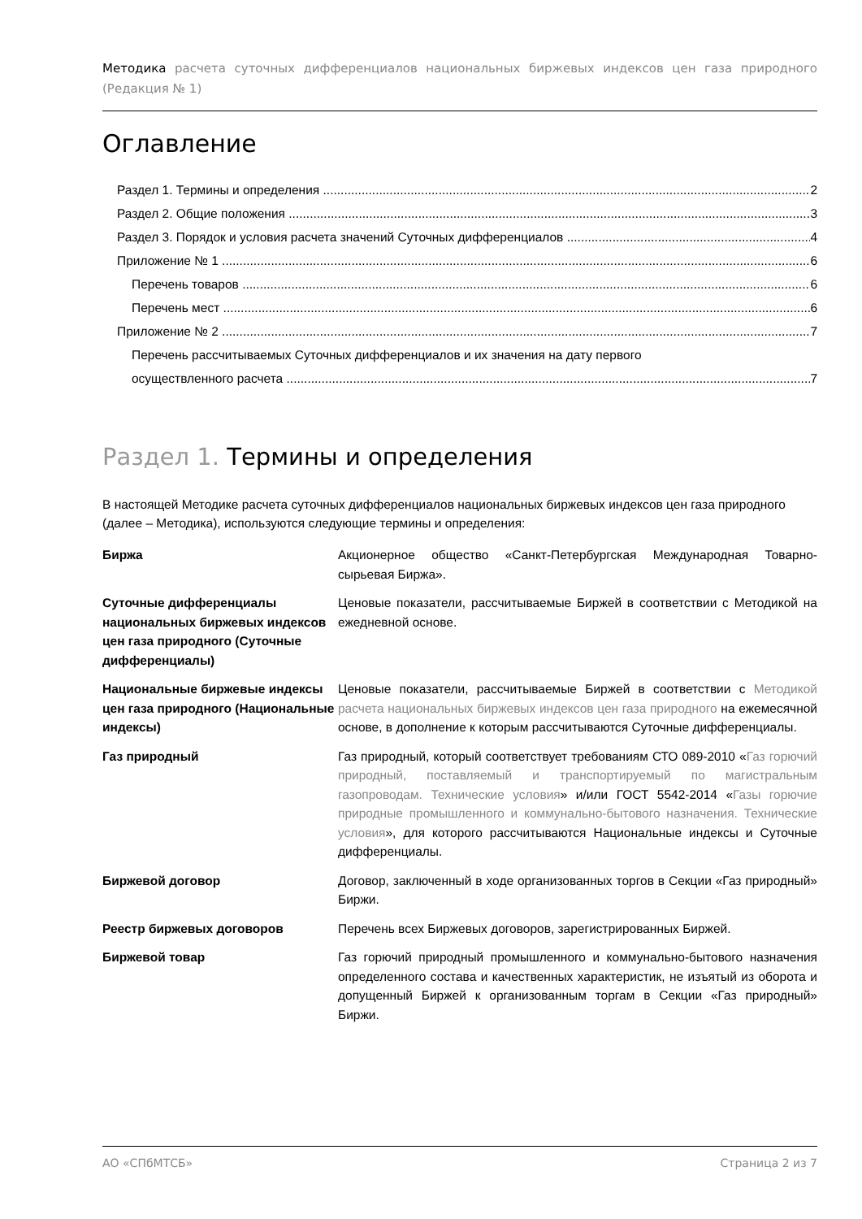Методика расчета суточных дифференциалов национальных биржевых индексов цен газа природного (Редакция № 1)
Оглавление
Раздел 1. Термины и определения 2
Раздел 2. Общие положения 3
Раздел 3. Порядок и условия расчета значений Суточных дифференциалов 4
Приложение № 1 6
Перечень товаров 6
Перечень мест 6
Приложение № 2 7
Перечень рассчитываемых Суточных дифференциалов и их значения на дату первого
осуществленного расчета 7
Раздел 1. Термины и определения
В настоящей Методике расчета суточных дифференциалов национальных биржевых индексов цен газа природного (далее – Методика), используются следующие термины и определения:
| Биржа | Акционерное общество «Санкт-Петербургская Международная Товарно-сырьевая Биржа». |
| Суточные дифференциалы национальных биржевых индексов цен газа природного (Суточные дифференциалы) | Ценовые показатели, рассчитываемые Биржей в соответствии с Методикой на ежедневной основе. |
| Национальные биржевые индексы цен газа природного (Национальные индексы) | Ценовые показатели, рассчитываемые Биржей в соответствии с Методикой расчета национальных биржевых индексов цен газа природного на ежемесячной основе, в дополнение к которым рассчитываются Суточные дифференциалы. |
| Газ природный | Газ природный, который соответствует требованиям СТО 089-2010 « Газ горючий природный, поставляемый и транспортируемый по магистральным газопроводам. Технические условия » и/или ГОСТ 5542-2014 « Газы горючие природные промышленного и коммунально-бытового назначения. Технические условия », для которого рассчитываются Национальные индексы и Суточные дифференциалы. |
| Биржевой договор | Договор, заключенный в ходе организованных торгов в Секции «Газ природный» Биржи. |
| Реестр биржевых договоров | Перечень всех Биржевых договоров, зарегистрированных Биржей. |
| Биржевой товар | Газ горючий природный промышленного и коммунально-бытового назначения определенного состава и качественных характеристик, не изъятый из оборота и допущенный Биржей к организованным торгам в Секции «Газ природный» Биржи. |
АО «СПбМТСБ» Страница 2 из 7